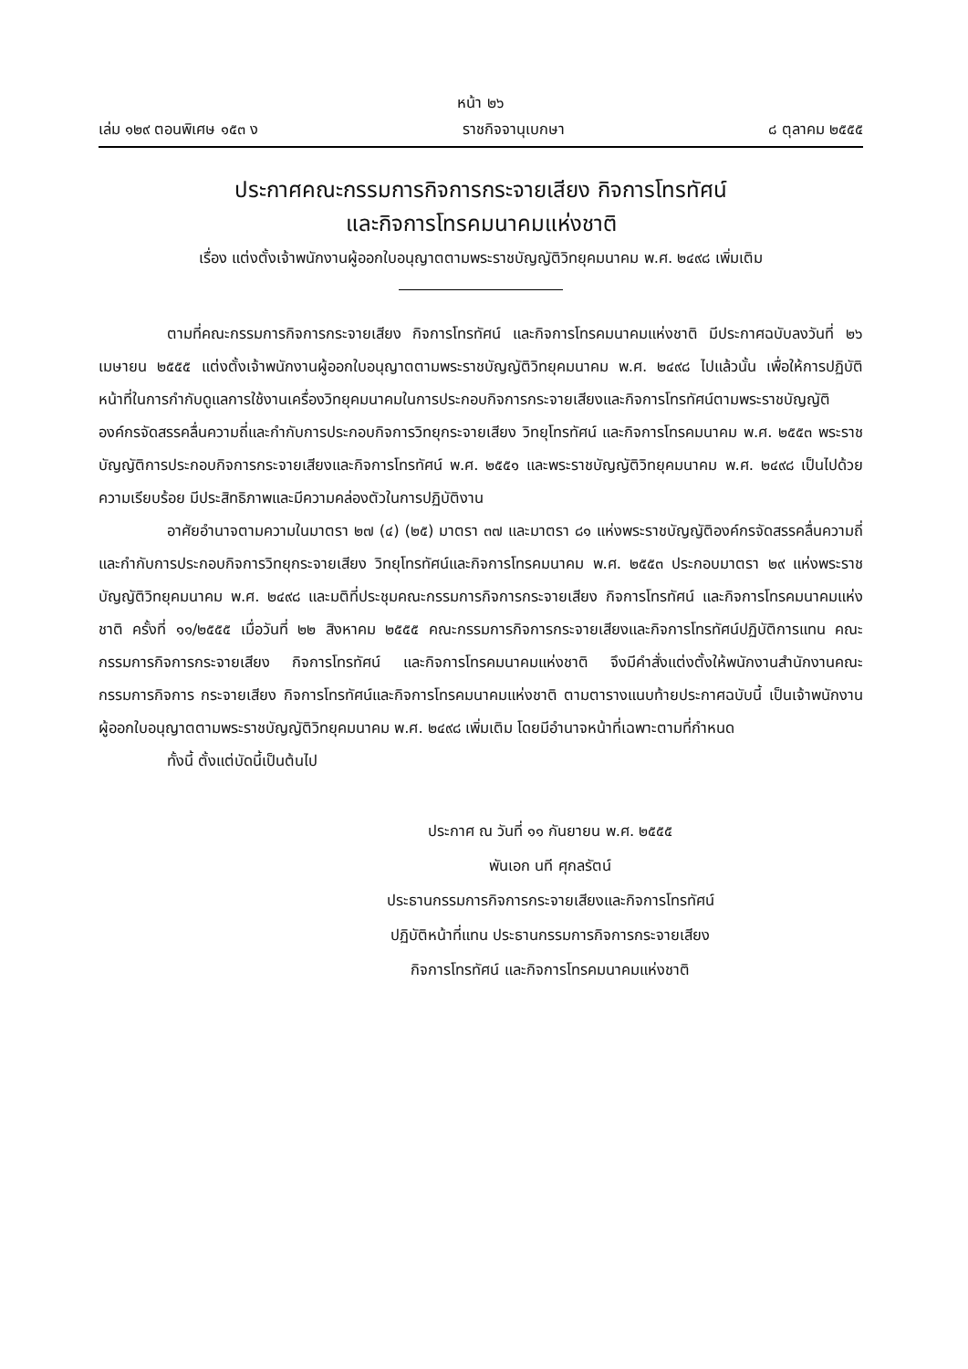หน้า ๒๖
เล่ม ๑๒๙ ตอนพิเศษ ๑๕๓ ง ราชกิจจานุเบกษา ๘ ตุลาคม ๒๕๕๕
ประกาศคณะกรรมการกิจการกระจายเสียง กิจการโทรทัศน์
และกิจการโทรคมนาคมแห่งชาติ
เรื่อง แต่งตั้งเจ้าพนักงานผู้ออกใบอนุญาตตามพระราชบัญญัติวิทยุคมนาคม พ.ศ. ๒๔๙๘ เพิ่มเติม
ตามที่คณะกรรมการกิจการกระจายเสียง กิจการโทรทัศน์ และกิจการโทรคมนาคมแห่งชาติ มีประกาศฉบับลงวันที่ ๒๖ เมษายน ๒๕๕๕ แต่งตั้งเจ้าพนักงานผู้ออกใบอนุญาตตามพระราชบัญญัติวิทยุคมนาคม พ.ศ. ๒๔๙๘ ไปแล้วนั้น เพื่อให้การปฏิบัติหน้าที่ในการกำกับดูแลการใช้งานเครื่องวิทยุคมนาคมในการประกอบกิจการกระจายเสียงและกิจการโทรทัศน์ตามพระราชบัญญัติองค์กรจัดสรรคลื่นความถี่และกำกับการประกอบกิจการวิทยุกระจายเสียง วิทยุโทรทัศน์ และกิจการโทรคมนาคม พ.ศ. ๒๕๕๓ พระราชบัญญัติการประกอบกิจการกระจายเสียงและกิจการโทรทัศน์ พ.ศ. ๒๕๕๑ และพระราชบัญญัติวิทยุคมนาคม พ.ศ. ๒๔๙๘ เป็นไปด้วยความเรียบร้อย มีประสิทธิภาพและมีความคล่องตัวในการปฏิบัติงาน
อาศัยอำนาจตามความในมาตรา ๒๗ (๔) (๒๕) มาตรา ๓๗ และมาตรา ๘๑ แห่งพระราชบัญญัติองค์กรจัดสรรคลื่นความถี่และกำกับการประกอบกิจการวิทยุกระจายเสียง วิทยุโทรทัศน์และกิจการโทรคมนาคม พ.ศ. ๒๕๕๓ ประกอบมาตรา ๒๙ แห่งพระราชบัญญัติวิทยุคมนาคม พ.ศ. ๒๔๙๘ และมติที่ประชุมคณะกรรมการกิจการกระจายเสียง กิจการโทรทัศน์ และกิจการโทรคมนาคมแห่งชาติ ครั้งที่ ๑๑/๒๕๕๕ เมื่อวันที่ ๒๒ สิงหาคม ๒๕๕๕ คณะกรรมการกิจการกระจายเสียงและกิจการโทรทัศน์ปฏิบัติการแทน คณะกรรมการกิจการกระจายเสียง กิจการโทรทัศน์ และกิจการโทรคมนาคมแห่งชาติ จึงมีคำสั่งแต่งตั้งให้พนักงานสำนักงานคณะกรรมการกิจการ กระจายเสียง กิจการโทรทัศน์และกิจการโทรคมนาคมแห่งชาติ ตามตารางแนบท้ายประกาศฉบับนี้ เป็นเจ้าพนักงาน ผู้ออกใบอนุญาตตามพระราชบัญญัติวิทยุคมนาคม พ.ศ. ๒๔๙๘ เพิ่มเติม โดยมีอำนาจหน้าที่เฉพาะตามที่กำหนด
ทั้งนี้ ตั้งแต่บัดนี้เป็นต้นไป
ประกาศ ณ วันที่ ๑๑ กันยายน พ.ศ. ๒๕๕๕
พันเอก นที ศุกลรัตน์
ประธานกรรมการกิจการกระจายเสียงและกิจการโทรทัศน์
ปฏิบัติหน้าที่แทน ประธานกรรมการกิจการกระจายเสียง
กิจการโทรทัศน์ และกิจการโทรคมนาคมแห่งชาติ